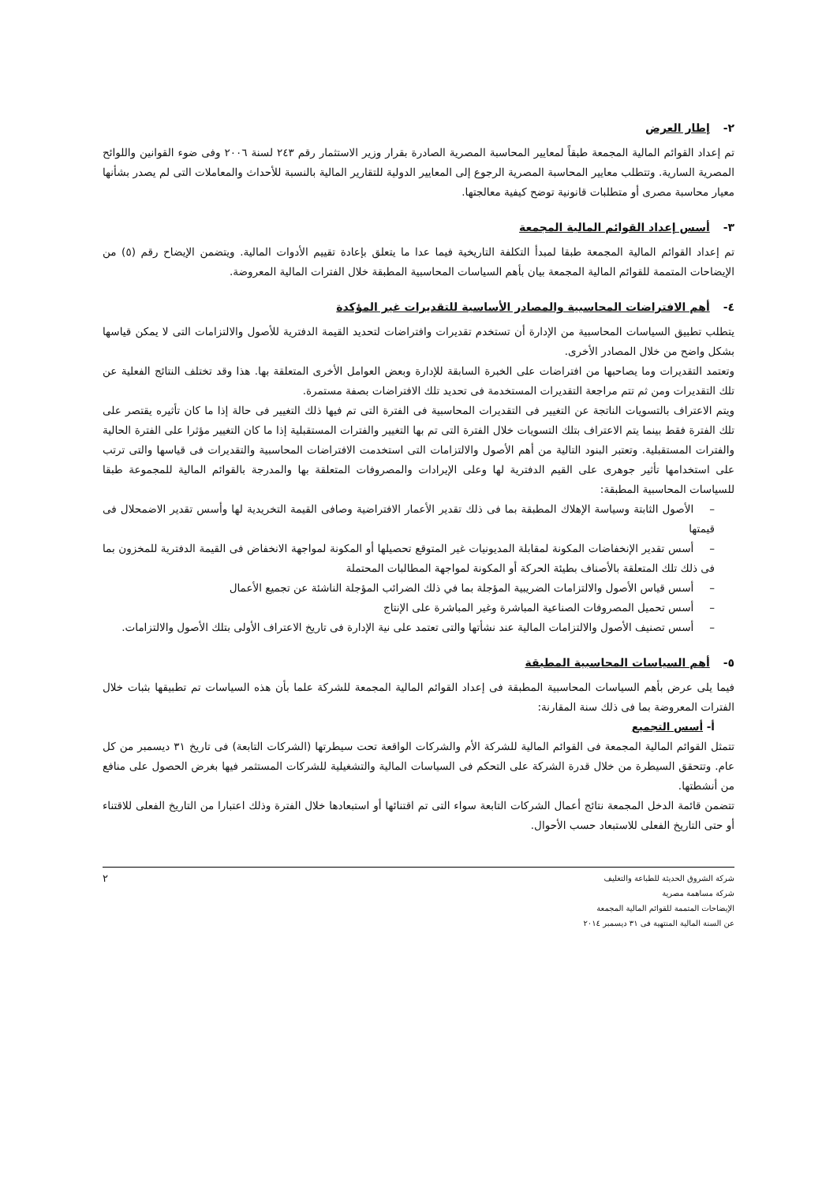٢- إطار العرض
تم إعداد القوائم المالية المجمعة طبقاً لمعايير المحاسبة المصرية الصادرة بقرار وزير الاستثمار رقم ٢٤٣ لسنة ٢٠٠٦ وفى ضوء القوانين واللوائح المصرية السارية. وتتطلب معايير المحاسبة المصرية الرجوع إلى المعايير الدولية للتقارير المالية بالنسبة للأحداث والمعاملات التى لم يصدر بشأنها معيار محاسبة مصرى أو متطلبات قانونية توضح كيفية معالجتها.
٣- أسس إعداد القوائم المالية المجمعة
تم إعداد القوائم المالية المجمعة طبقا لمبدأ التكلفة التاريخية فيما عدا ما يتعلق بإعادة تقييم الأدوات المالية. ويتضمن الإيضاح رقم (٥) من الإيضاحات المتممة للقوائم المالية المجمعة بيان بأهم السياسات المحاسبية المطبقة خلال الفترات المالية المعروضة.
٤- أهم الافتراضات المحاسبية والمصادر الأساسية للتقديرات غير المؤكدة
يتطلب تطبيق السياسات المحاسبية من الإدارة أن تستخدم تقديرات وافتراضات لتحديد القيمة الدفترية للأصول والالتزامات التى لا يمكن قياسها بشكل واضح من خلال المصادر الأخرى.
وتعتمد التقديرات وما يصاحبها من افتراضات على الخبرة السابقة للإدارة وبعض العوامل الأخرى المتعلقة بها. هذا وقد تختلف النتائج الفعلية عن تلك التقديرات ومن ثم تتم مراجعة التقديرات المستخدمة فى تحديد تلك الافتراضات بصفة مستمرة.
ويتم الاعتراف بالتسويات الناتجة عن التغيير فى التقديرات المحاسبية فى الفترة التى تم فيها ذلك التغيير فى حالة إذا ما كان تأثيره يقتصر على تلك الفترة فقط بينما يتم الاعتراف بتلك التسويات خلال الفترة التى تم بها التغيير والفترات المستقبلية إذا ما كان التغيير مؤثرا على الفترة الحالية والفترات المستقبلية. وتعتبر البنود التالية من أهم الأصول والالتزامات التى استخدمت الافتراضات المحاسبية والتقديرات فى قياسها والتى ترتب على استخدامها تأثير جوهرى على القيم الدفترية لها وعلى الإيرادات والمصروفات المتعلقة بها والمدرجة بالقوائم المالية للمجموعة طبقا للسياسات المحاسبية المطبقة:
–الأصول الثابتة وسياسة الإهلاك المطبقة بما فى ذلك تقدير الأعمار الافتراضية وصافى القيمة التخريدية لها وأسس تقدير الاضمحلال فى قيمتها
–أسس تقدير الإنخفاضات المكونة لمقابلة المديونيات غير المتوقع تحصيلها أو المكونة لمواجهة الانخفاض فى القيمة الدفترية للمخزون بما فى ذلك تلك المتعلقة بالأصناف بطيئة الحركة أو المكونة لمواجهة المطالبات المحتملة
–أسس قياس الأصول والالتزامات الضريبية المؤجلة بما في ذلك الضرائب المؤجلة الناشئة عن تجميع الأعمال
–أسس تحميل المصروفات الصناعية المباشرة وغير المباشرة على الإنتاج
–أسس تصنيف الأصول والالتزامات المالية عند نشأتها والتى تعتمد على نية الإدارة فى تاريخ الاعتراف الأولى بتلك الأصول والالتزامات.
٥- أهم السياسات المحاسبية المطبقة
فيما يلى عرض بأهم السياسات المحاسبية المطبقة فى إعداد القوائم المالية المجمعة للشركة علما بأن هذه السياسات تم تطبيقها بثبات خلال الفترات المعروضة بما فى ذلك سنة المقارنة:
أ- أسس التجميع
تتمثل القوائم المالية المجمعة فى القوائم المالية للشركة الأم والشركات الواقعة تحت سيطرتها (الشركات التابعة) فى تاريخ ٣١ ديسمبر من كل عام. وتتحقق السيطرة من خلال قدرة الشركة على التحكم فى السياسات المالية والتشغيلية للشركات المستثمر فيها بغرض الحصول على منافع من أنشطتها.
تتضمن قائمة الدخل المجمعة نتائج أعمال الشركات التابعة سواء التى تم اقتنائها أو استبعادها خلال الفترة وذلك اعتبارا من التاريخ الفعلى للاقتناء أو حتى التاريخ الفعلى للاستبعاد حسب الأحوال.
شركة الشروق الحديثة للطباعة والتغليف
شركة مساهمة مصرية
الإيضاحات المتممة للقوائم المالية المجمعة
عن السنة المالية المنتهية فى ٣١ ديسمبر ٢٠١٤
٢